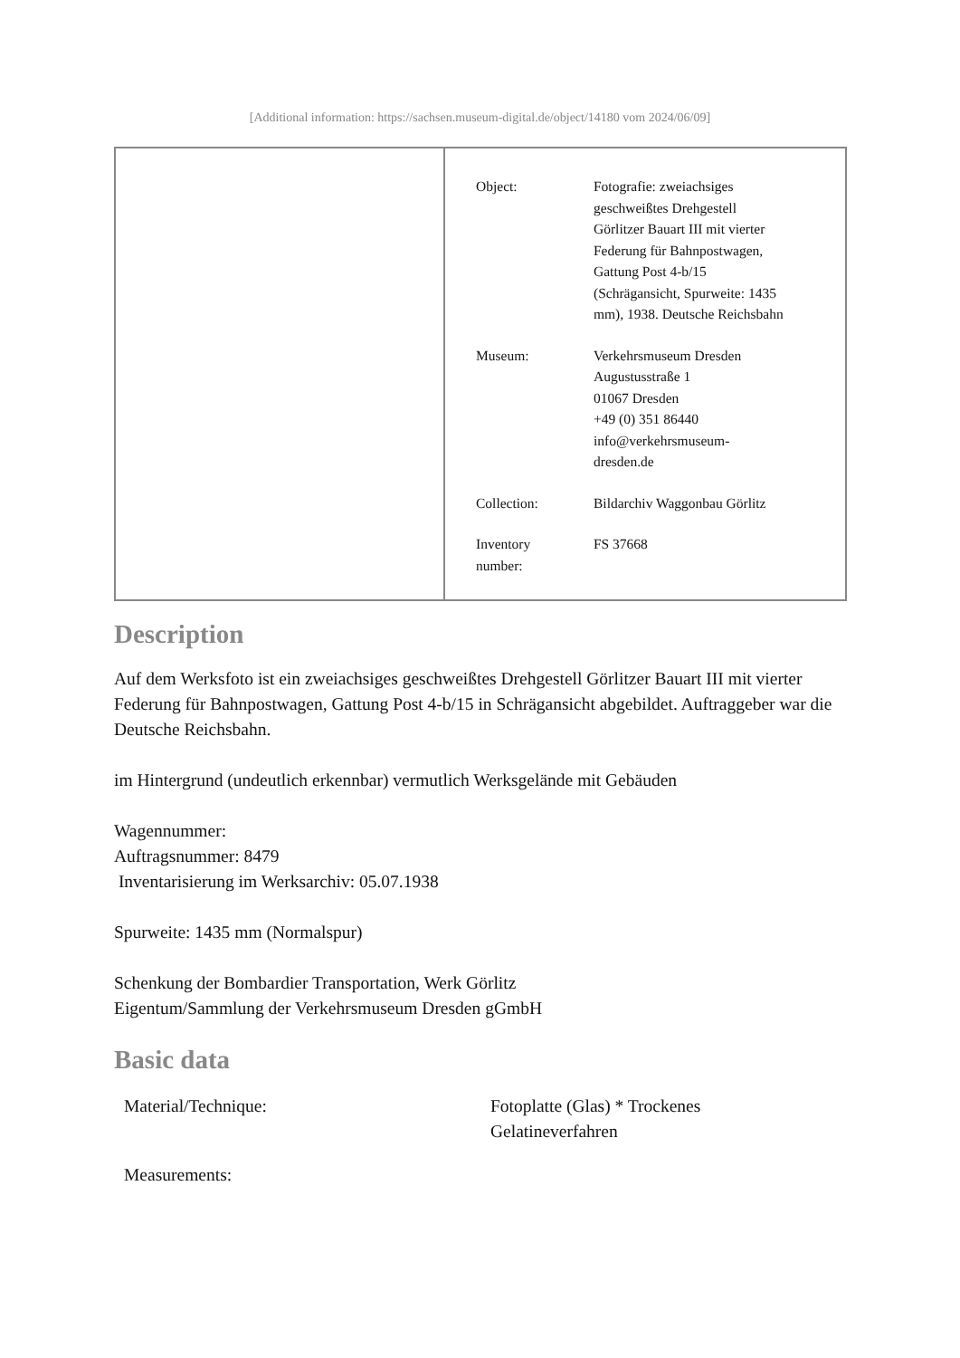[Additional information: https://sachsen.museum-digital.de/object/14180 vom 2024/06/09]
| Object: | Fotografie: zweiachsiges geschweißtes Drehgestell Görlitzer Bauart III mit vierter Federung für Bahnpostwagen, Gattung Post 4-b/15 (Schrägansicht, Spurweite: 1435 mm), 1938. Deutsche Reichsbahn |
| Museum: | Verkehrsmuseum Dresden Augustusstraße 1 01067 Dresden +49 (0) 351 86440 info@verkehrsmuseum- dresden.de |
| Collection: | Bildarchiv Waggonbau Görlitz |
| Inventory number: | FS 37668 |
Description
Auf dem Werksfoto ist ein zweiachsiges geschweißtes Drehgestell Görlitzer Bauart III mit vierter Federung für Bahnpostwagen, Gattung Post 4-b/15 in Schrägansicht abgebildet. Auftraggeber war die Deutsche Reichsbahn.
im Hintergrund (undeutlich erkennbar) vermutlich Werksgelände mit Gebäuden
Wagennummer:
Auftragsnummer: 8479
Inventarisierung im Werksarchiv: 05.07.1938
Spurweite: 1435 mm (Normalspur)
Schenkung der Bombardier Transportation, Werk Görlitz
Eigentum/Sammlung der Verkehrsmuseum Dresden gGmbH
Basic data
| Material/Technique: | Fotoplatte (Glas) * Trockenes Gelatineverfahren |
| Measurements: | |